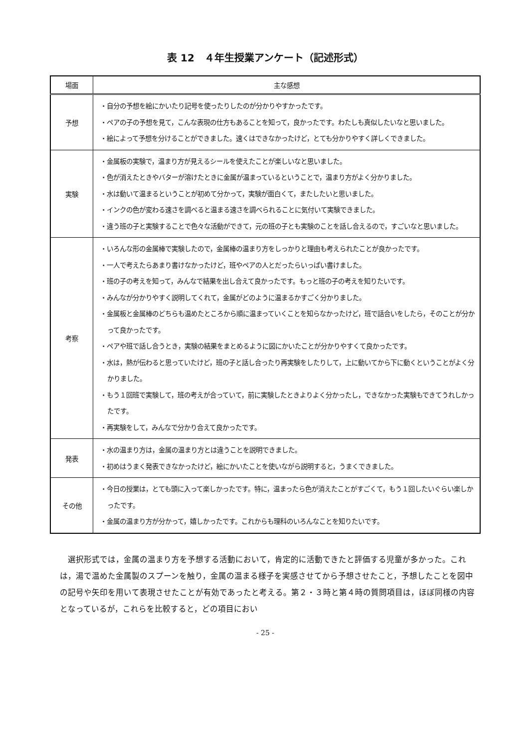表 12　４年生授業アンケート（記述形式）
| 場面 | 主な感想 |
| --- | --- |
| 予想 | ・自分の予想を絵にかいたり記号を使ったりしたのが分かりやすかったです。 ・ペアの子の予想を見て，こんな表現の仕方もあることを知って，良かったです。わたしも真似したいなと思いました。 ・絵によって予想を分けることができました。速くはできなかったけど，とても分かりやすく詳しくできました。 |
| 実験 | ・金属板の実験で，温まり方が見えるシールを使えたことが楽しいなと思いました。 ・色が消えたときやバターが溶けたときに金属が温まっているということで，温まり方がよく分かりました。 ・水は動いて温まるということが初めて分かって，実験が面白くて，またしたいと思いました。 ・インクの色が変わる速さを調べると温まる速さを調べられることに気付いて実験できました。 ・違う班の子と実験することで色々な活動ができて，元の班の子とも実験のことを話し合えるので，すごいなと思いました。 |
| 考察 | ・いろんな形の金属棒で実験したので，金属棒の温まり方をしっかりと理由も考えられたことが良かったです。 ・一人で考えたらあまり書けなかったけど，班やペアの人とだったらいっぱい書けました。 ・班の子の考えを知って，みんなで結果を出し合えて良かったです。もっと班の子の考えを知りたいです。 ・みんなが分かりやすく説明してくれて，金属がどのように温まるかすごく分かりました。 ・金属板と金属棒のどちらも温めたところから順に温まっていくことを知らなかったけど，班で話合いをしたら，そのことが分かって良かったです。 ・ペアや班で話し合うとき，実験の結果をまとめるように図にかいたことが分かりやすくて良かったです。 ・水は，熱が伝わると思っていたけど，班の子と話し合ったり再実験をしたりして，上に動いてから下に動くということがよく分かりました。 ・もう１回班で実験して，班の考えが合っていて，前に実験したときよりよく分かったし，できなかった実験もできてうれしかったです。 ・再実験をして，みんなで分かり合えて良かったです。 |
| 発表 | ・水の温まり方は，金属の温まり方とは違うことを説明できました。 ・初めはうまく発表できなかったけど，絵にかいたことを使いながら説明すると，うまくできました。 |
| その他 | ・今日の授業は，とても頭に入って楽しかったです。特に，温まったら色が消えたことがすごくて，もう１回したいぐらい楽しかったです。 ・金属の温まり方が分かって，嬉しかったです。これからも理科のいろんなことを知りたいです。 |
選択形式では，金属の温まり方を予想する活動において，肯定的に活動できたと評価する児童が多かった。これは，湯で温めた金属製のスプーンを触り，金属の温まる様子を実感させてから予想させたこと，予想したことを図中の記号や矢印を用いて表現させたことが有効であったと考える。第２・３時と第４時の質問項目は，ほぼ同様の内容となっているが，これらを比較すると，どの項目におい
- 25 -